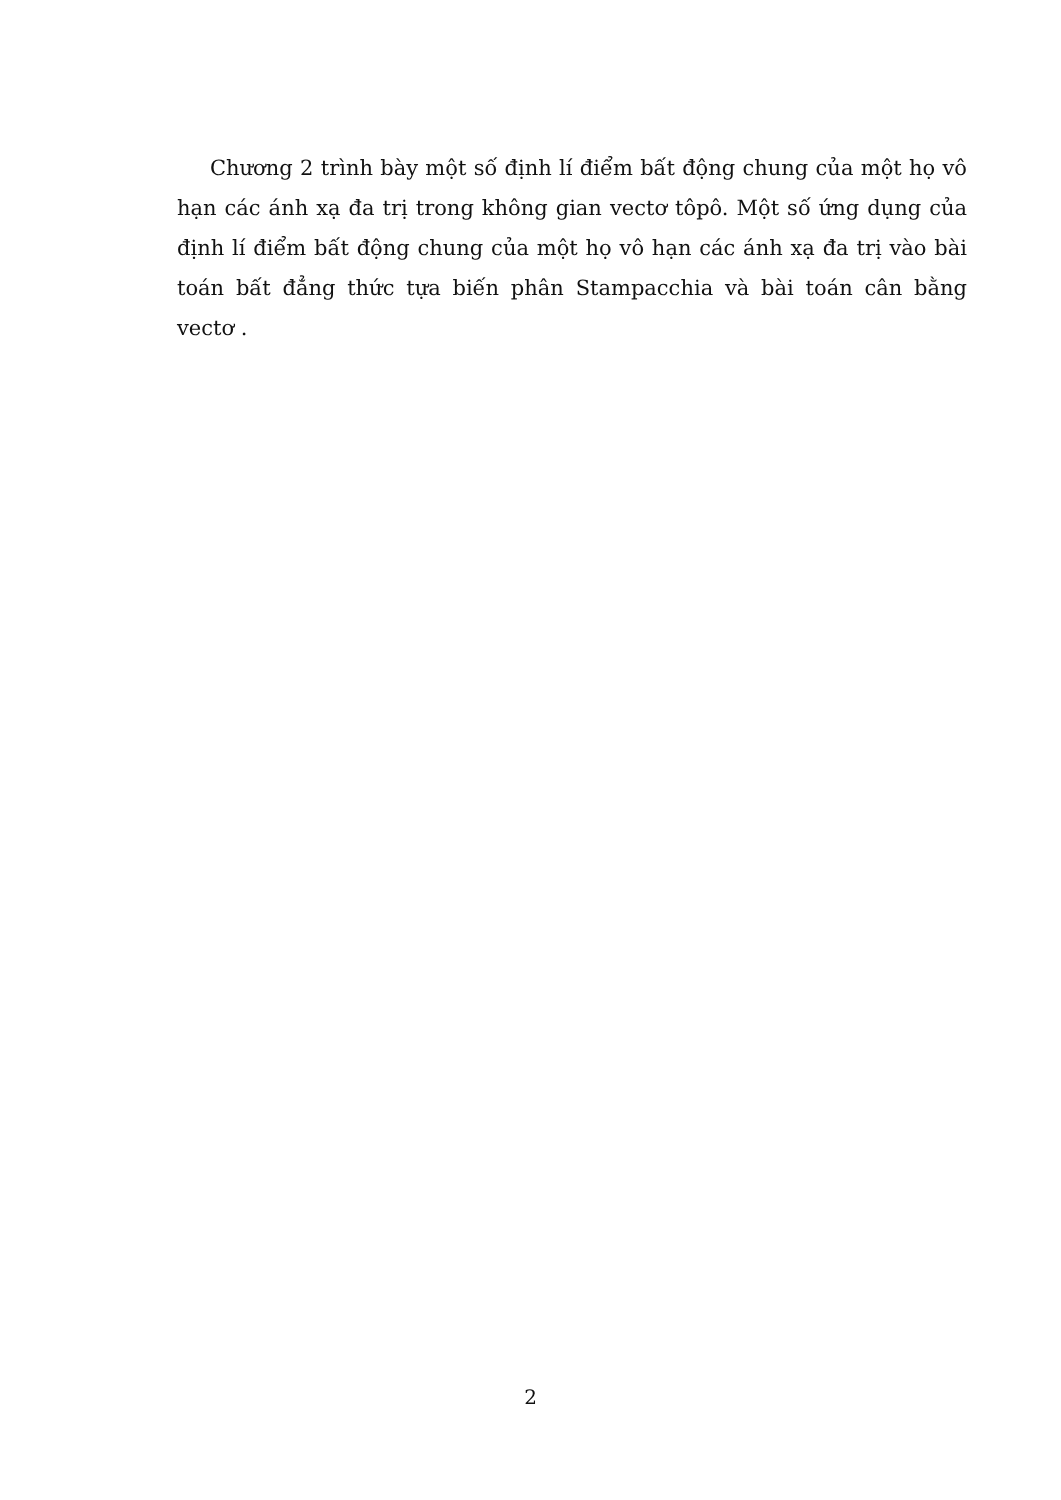Chương 2 trình bày một số định lí điểm bất động chung của một họ vô hạn các ánh xạ đa trị trong không gian vectơ tôpô. Một số ứng dụng của định lí điểm bất động chung của một họ vô hạn các ánh xạ đa trị vào bài toán bất đẳng thức tựa biến phân Stampacchia và bài toán cân bằng vectơ .
2